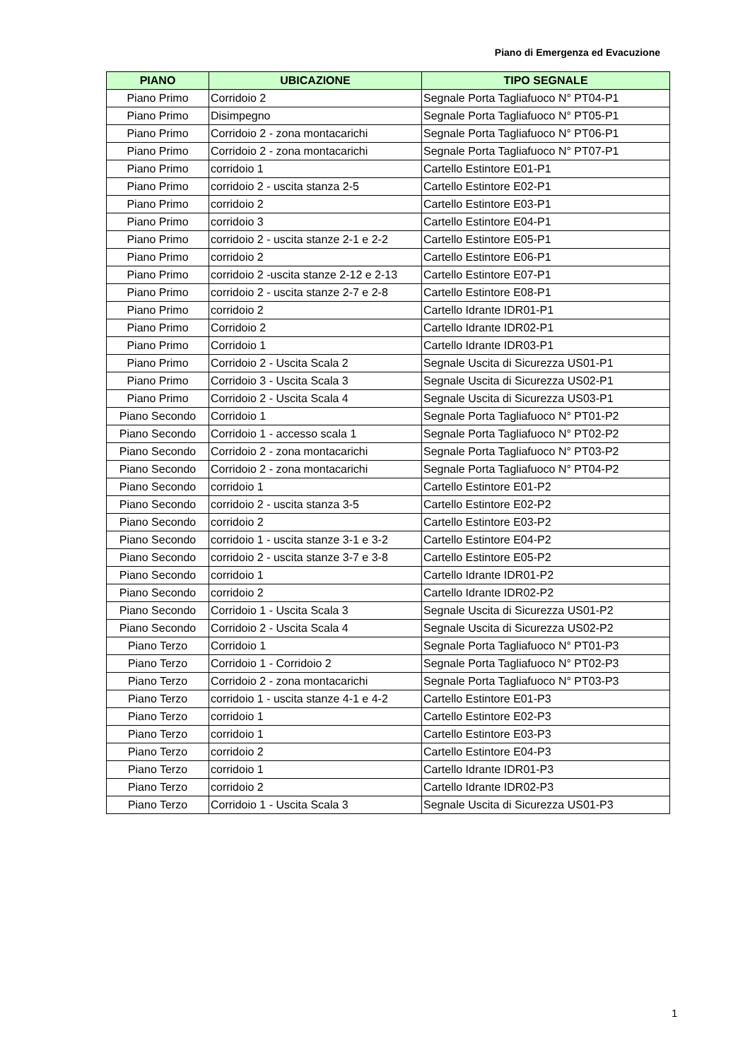Piano di Emergenza ed Evacuzione
| PIANO | UBICAZIONE | TIPO SEGNALE |
| --- | --- | --- |
| Piano Primo | Corridoio 2 | Segnale Porta Tagliafuoco N° PT04-P1 |
| Piano Primo | Disimpegno | Segnale Porta Tagliafuoco N° PT05-P1 |
| Piano Primo | Corridoio 2 - zona montacarichi | Segnale Porta Tagliafuoco N° PT06-P1 |
| Piano Primo | Corridoio 2 - zona montacarichi | Segnale Porta Tagliafuoco N° PT07-P1 |
| Piano Primo | corridoio 1 | Cartello Estintore E01-P1 |
| Piano Primo | corridoio 2 - uscita stanza 2-5 | Cartello Estintore E02-P1 |
| Piano Primo | corridoio 2 | Cartello Estintore E03-P1 |
| Piano Primo | corridoio 3 | Cartello Estintore E04-P1 |
| Piano Primo | corridoio 2 - uscita stanze 2-1 e 2-2 | Cartello Estintore E05-P1 |
| Piano Primo | corridoio 2 | Cartello Estintore E06-P1 |
| Piano Primo | corridoio 2 -uscita stanze 2-12 e 2-13 | Cartello Estintore E07-P1 |
| Piano Primo | corridoio 2 - uscita stanze 2-7 e 2-8 | Cartello Estintore E08-P1 |
| Piano Primo | corridoio 2 | Cartello Idrante IDR01-P1 |
| Piano Primo | Corridoio 2 | Cartello Idrante IDR02-P1 |
| Piano Primo | Corridoio 1 | Cartello Idrante IDR03-P1 |
| Piano Primo | Corridoio 2 - Uscita Scala 2 | Segnale Uscita di Sicurezza US01-P1 |
| Piano Primo | Corridoio 3 - Uscita Scala 3 | Segnale Uscita di Sicurezza US02-P1 |
| Piano Primo | Corridoio 2 - Uscita Scala 4 | Segnale Uscita di Sicurezza US03-P1 |
| Piano Secondo | Corridoio 1 | Segnale Porta Tagliafuoco N° PT01-P2 |
| Piano Secondo | Corridoio 1 - accesso scala 1 | Segnale Porta Tagliafuoco N° PT02-P2 |
| Piano Secondo | Corridoio 2 - zona montacarichi | Segnale Porta Tagliafuoco N° PT03-P2 |
| Piano Secondo | Corridoio 2 - zona montacarichi | Segnale Porta Tagliafuoco N° PT04-P2 |
| Piano Secondo | corridoio 1 | Cartello Estintore E01-P2 |
| Piano Secondo | corridoio 2 - uscita stanza 3-5 | Cartello Estintore E02-P2 |
| Piano Secondo | corridoio 2 | Cartello Estintore E03-P2 |
| Piano Secondo | corridoio 1 - uscita stanze 3-1 e 3-2 | Cartello Estintore E04-P2 |
| Piano Secondo | corridoio 2 - uscita stanze 3-7 e 3-8 | Cartello Estintore E05-P2 |
| Piano Secondo | corridoio 1 | Cartello Idrante IDR01-P2 |
| Piano Secondo | corridoio 2 | Cartello Idrante IDR02-P2 |
| Piano Secondo | Corridoio 1 - Uscita Scala 3 | Segnale Uscita di Sicurezza US01-P2 |
| Piano Secondo | Corridoio 2 - Uscita Scala 4 | Segnale Uscita di Sicurezza US02-P2 |
| Piano Terzo | Corridoio 1 | Segnale Porta Tagliafuoco N° PT01-P3 |
| Piano Terzo | Corridoio 1 - Corridoio 2 | Segnale Porta Tagliafuoco N° PT02-P3 |
| Piano Terzo | Corridoio 2 - zona montacarichi | Segnale Porta Tagliafuoco N° PT03-P3 |
| Piano Terzo | corridoio 1 - uscita stanze 4-1 e 4-2 | Cartello Estintore E01-P3 |
| Piano Terzo | corridoio 1 | Cartello Estintore E02-P3 |
| Piano Terzo | corridoio 1 | Cartello Estintore E03-P3 |
| Piano Terzo | corridoio 2 | Cartello Estintore E04-P3 |
| Piano Terzo | corridoio 1 | Cartello Idrante IDR01-P3 |
| Piano Terzo | corridoio 2 | Cartello Idrante IDR02-P3 |
| Piano Terzo | Corridoio 1 - Uscita Scala 3 | Segnale Uscita di Sicurezza US01-P3 |
1